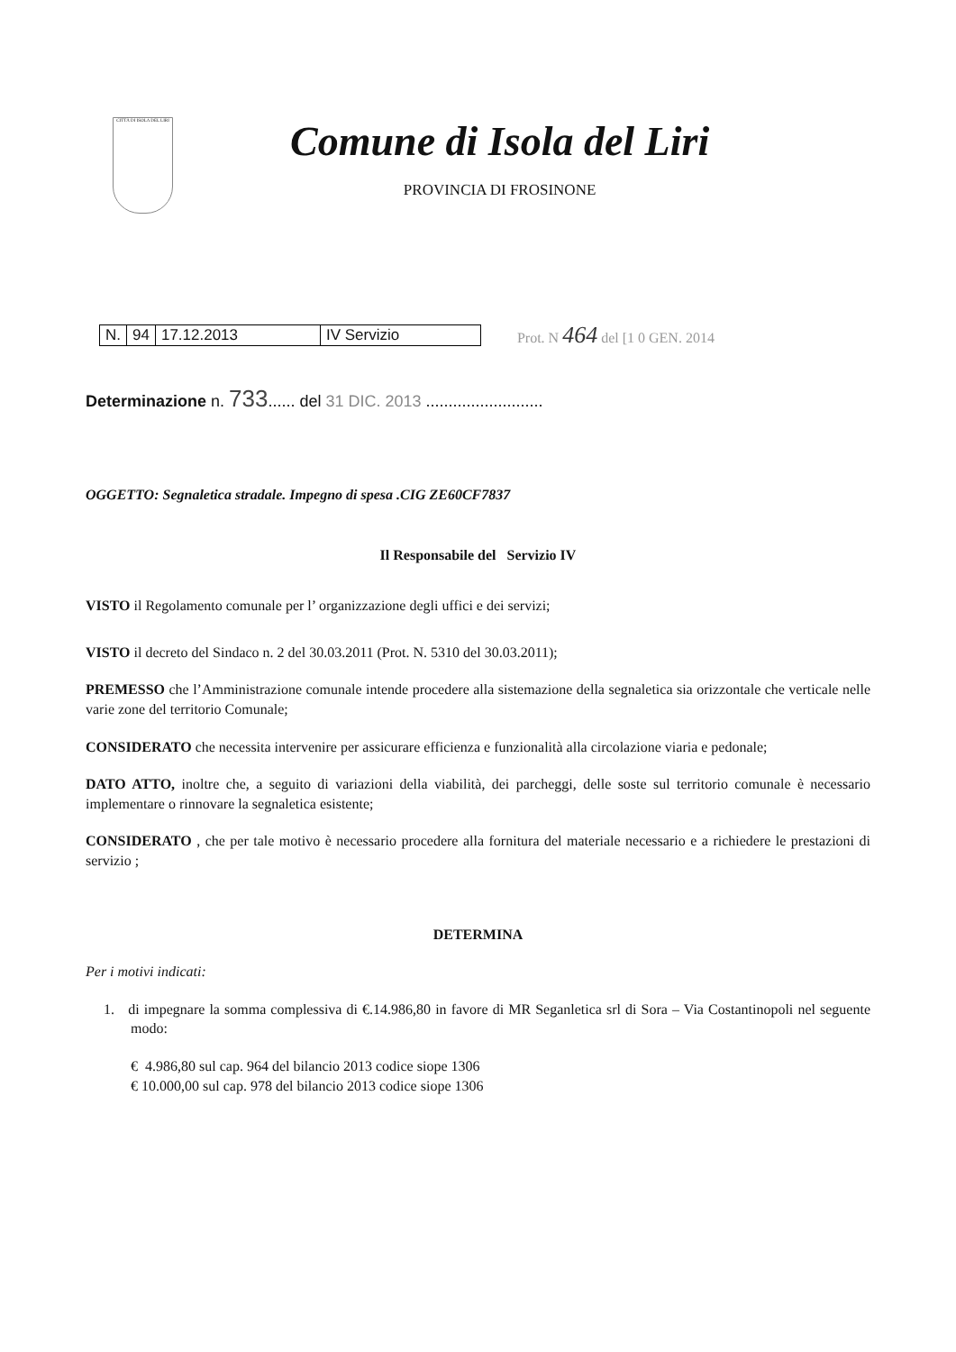CITTÀ DI ISOLA DEL LIRI
Comune di Isola del Liri
PROVINCIA DI FROSINONE
| N. | 94 | 17.12.2013 | IV Servizio |
Prot. N 464 del [1 0 GEN. 2014
Determinazione n. 733...... del 31 DIC. 2013 ..........................
OGGETTO: Segnaletica stradale. Impegno di spesa .CIG ZE60CF7837
Il Responsabile del Servizio IV
VISTO il Regolamento comunale per l’ organizzazione degli uffici e dei servizi;
VISTO il decreto del Sindaco n. 2 del 30.03.2011 (Prot. N. 5310 del 30.03.2011);
PREMESSO che l’Amministrazione comunale intende procedere alla sistemazione della segnaletica sia orizzontale che verticale nelle varie zone del territorio Comunale;
CONSIDERATO che necessita intervenire per assicurare efficienza e funzionalità alla circolazione viaria e pedonale;
DATO ATTO, inoltre che, a seguito di variazioni della viabilità, dei parcheggi, delle soste sul territorio comunale è necessario implementare o rinnovare la segnaletica esistente;
CONSIDERATO , che per tale motivo è necessario procedere alla fornitura del materiale necessario e a richiedere le prestazioni di servizio ;
DETERMINA
Per i motivi indicati:
1. di impegnare la somma complessiva di €.14.986,80 in favore di MR Seganletica srl di Sora – Via Costantinopoli nel seguente modo:
€ 4.986,80 sul cap. 964 del bilancio 2013 codice siope 1306
€ 10.000,00 sul cap. 978 del bilancio 2013 codice siope 1306